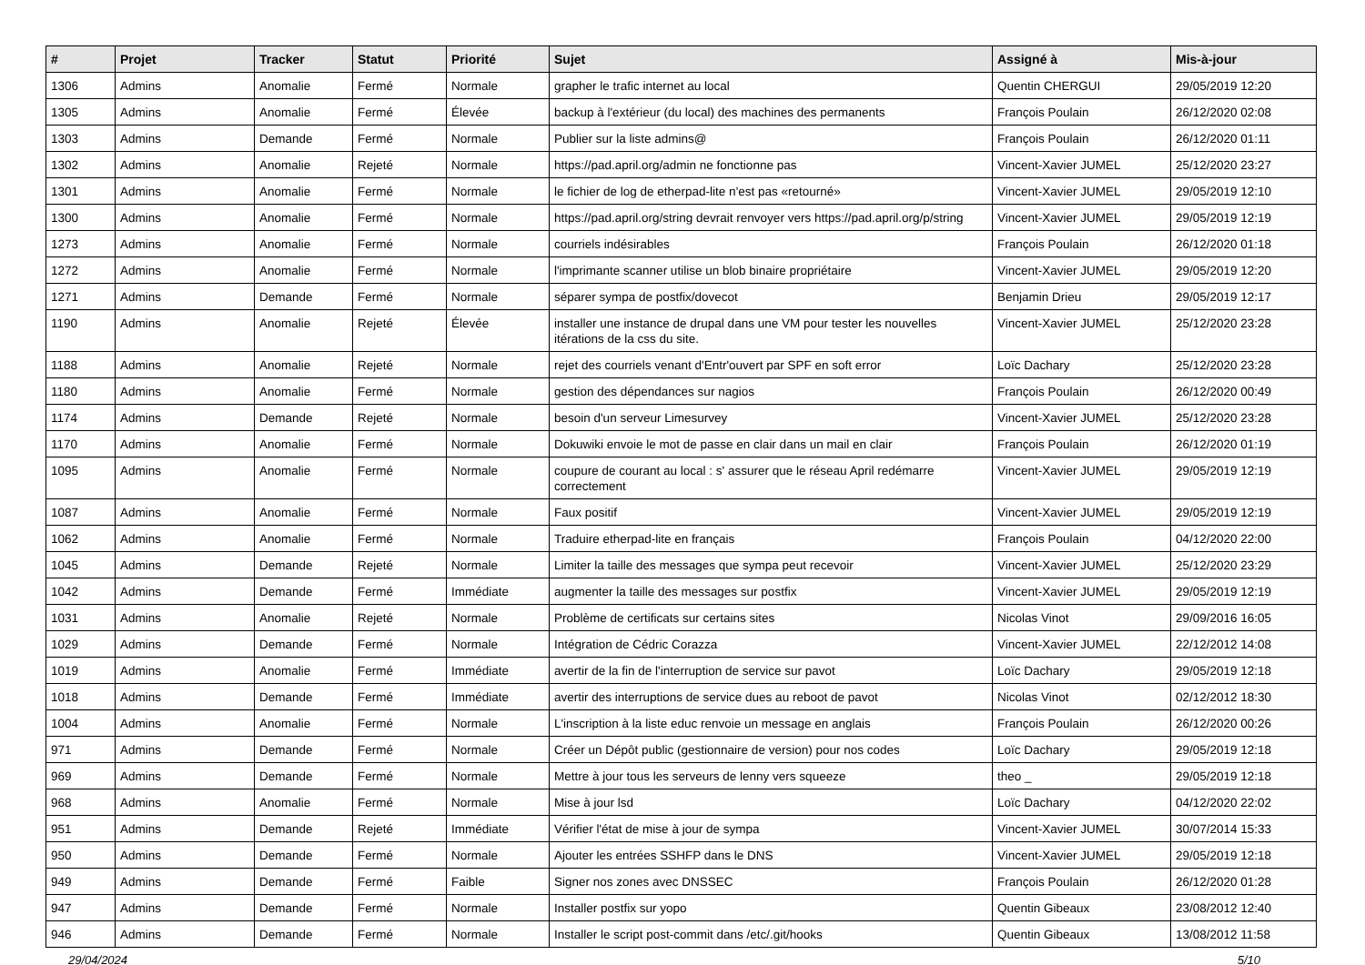| # | Projet | Tracker | Statut | Priorité | Sujet | Assigné à | Mis-à-jour |
| --- | --- | --- | --- | --- | --- | --- | --- |
| 1306 | Admins | Anomalie | Fermé | Normale | grapher le trafic internet au local | Quentin CHERGUI | 29/05/2019 12:20 |
| 1305 | Admins | Anomalie | Fermé | Élevée | backup à l'extérieur (du local) des machines des permanents | François Poulain | 26/12/2020 02:08 |
| 1303 | Admins | Demande | Fermé | Normale | Publier sur la liste admins@ | François Poulain | 26/12/2020 01:11 |
| 1302 | Admins | Anomalie | Rejeté | Normale | https://pad.april.org/admin ne fonctionne pas | Vincent-Xavier JUMEL | 25/12/2020 23:27 |
| 1301 | Admins | Anomalie | Fermé | Normale | le fichier de log de etherpad-lite n'est pas «retourné» | Vincent-Xavier JUMEL | 29/05/2019 12:10 |
| 1300 | Admins | Anomalie | Fermé | Normale | https://pad.april.org/string devrait renvoyer vers https://pad.april.org/p/string | Vincent-Xavier JUMEL | 29/05/2019 12:19 |
| 1273 | Admins | Anomalie | Fermé | Normale | courriels indésirables | François Poulain | 26/12/2020 01:18 |
| 1272 | Admins | Anomalie | Fermé | Normale | l'imprimante scanner utilise un blob binaire propriétaire | Vincent-Xavier JUMEL | 29/05/2019 12:20 |
| 1271 | Admins | Demande | Fermé | Normale | séparer sympa de postfix/dovecot | Benjamin Drieu | 29/05/2019 12:17 |
| 1190 | Admins | Anomalie | Rejeté | Élevée | installer une instance de drupal dans une VM pour tester les nouvelles itérations de la css du site. | Vincent-Xavier JUMEL | 25/12/2020 23:28 |
| 1188 | Admins | Anomalie | Rejeté | Normale | rejet des courriels venant d'Entr'ouvert par SPF en soft error | Loïc Dachary | 25/12/2020 23:28 |
| 1180 | Admins | Anomalie | Fermé | Normale | gestion des dépendances sur nagios | François Poulain | 26/12/2020 00:49 |
| 1174 | Admins | Demande | Rejeté | Normale | besoin d'un serveur Limesurvey | Vincent-Xavier JUMEL | 25/12/2020 23:28 |
| 1170 | Admins | Anomalie | Fermé | Normale | Dokuwiki envoie le mot de passe en clair dans un mail en clair | François Poulain | 26/12/2020 01:19 |
| 1095 | Admins | Anomalie | Fermé | Normale | coupure de courant au local : s' assurer que le réseau April redémarre correctement | Vincent-Xavier JUMEL | 29/05/2019 12:19 |
| 1087 | Admins | Anomalie | Fermé | Normale | Faux positif | Vincent-Xavier JUMEL | 29/05/2019 12:19 |
| 1062 | Admins | Anomalie | Fermé | Normale | Traduire etherpad-lite en français | François Poulain | 04/12/2020 22:00 |
| 1045 | Admins | Demande | Rejeté | Normale | Limiter la taille des messages que sympa peut recevoir | Vincent-Xavier JUMEL | 25/12/2020 23:29 |
| 1042 | Admins | Demande | Fermé | Immédiate | augmenter la taille des messages sur postfix | Vincent-Xavier JUMEL | 29/05/2019 12:19 |
| 1031 | Admins | Anomalie | Rejeté | Normale | Problème de certificats sur certains sites | Nicolas Vinot | 29/09/2016 16:05 |
| 1029 | Admins | Demande | Fermé | Normale | Intégration de Cédric Corazza | Vincent-Xavier JUMEL | 22/12/2012 14:08 |
| 1019 | Admins | Anomalie | Fermé | Immédiate | avertir de la fin de l'interruption de service sur pavot | Loïc Dachary | 29/05/2019 12:18 |
| 1018 | Admins | Demande | Fermé | Immédiate | avertir des interruptions de service dues au reboot de pavot | Nicolas Vinot | 02/12/2012 18:30 |
| 1004 | Admins | Anomalie | Fermé | Normale | L'inscription à la liste educ renvoie un message en anglais | François Poulain | 26/12/2020 00:26 |
| 971 | Admins | Demande | Fermé | Normale | Créer un Dépôt public (gestionnaire de version) pour nos codes | Loïc Dachary | 29/05/2019 12:18 |
| 969 | Admins | Demande | Fermé | Normale | Mettre à jour tous les serveurs de lenny vers squeeze | theo _ | 29/05/2019 12:18 |
| 968 | Admins | Anomalie | Fermé | Normale | Mise à jour lsd | Loïc Dachary | 04/12/2020 22:02 |
| 951 | Admins | Demande | Rejeté | Immédiate | Vérifier l'état de mise à jour de sympa | Vincent-Xavier JUMEL | 30/07/2014 15:33 |
| 950 | Admins | Demande | Fermé | Normale | Ajouter les entrées SSHFP dans le DNS | Vincent-Xavier JUMEL | 29/05/2019 12:18 |
| 949 | Admins | Demande | Fermé | Faible | Signer nos zones avec DNSSEC | François Poulain | 26/12/2020 01:28 |
| 947 | Admins | Demande | Fermé | Normale | Installer postfix sur yopo | Quentin Gibeaux | 23/08/2012 12:40 |
| 946 | Admins | Demande | Fermé | Normale | Installer le script post-commit dans /etc/.git/hooks | Quentin Gibeaux | 13/08/2012 11:58 |
29/04/2024 5/10